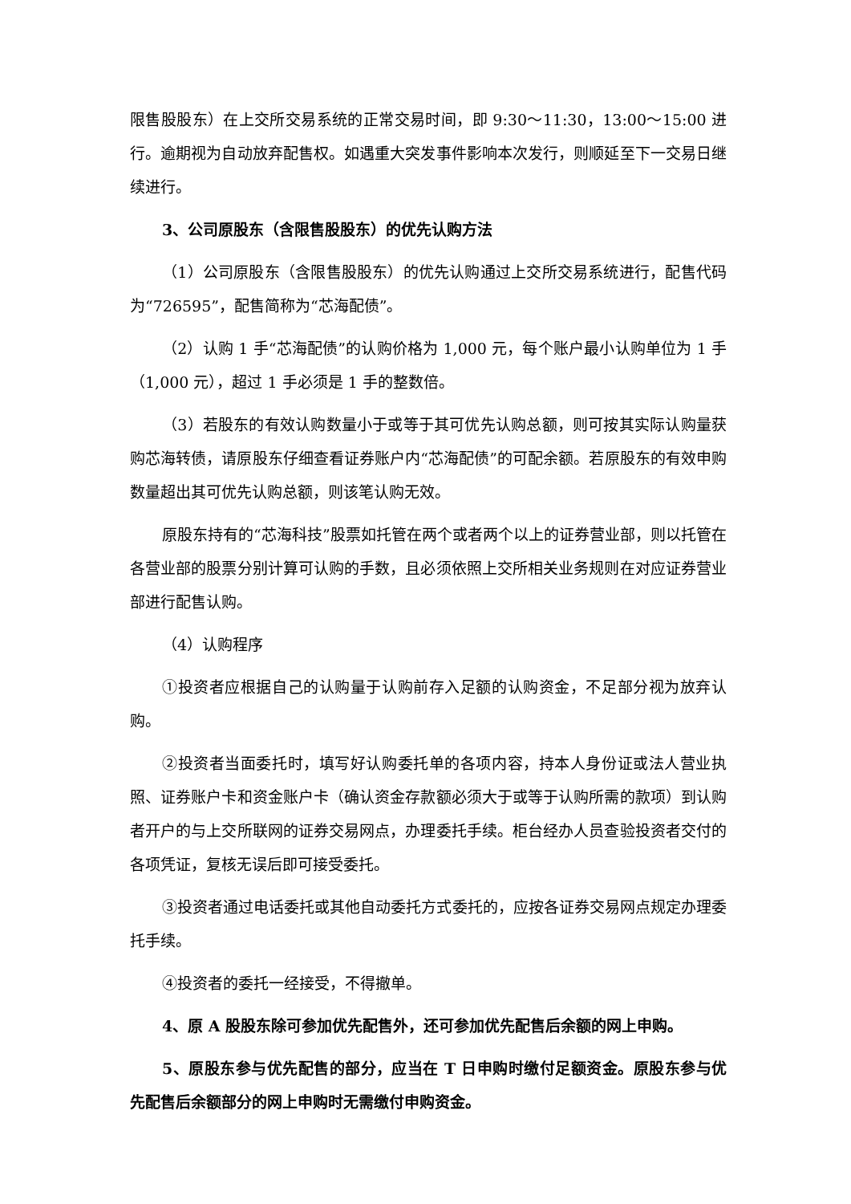限售股股东）在上交所交易系统的正常交易时间，即 9:30～11:30，13:00～15:00 进行。逾期视为自动放弃配售权。如遇重大突发事件影响本次发行，则顺延至下一交易日继续进行。
3、公司原股东（含限售股股东）的优先认购方法
（1）公司原股东（含限售股股东）的优先认购通过上交所交易系统进行，配售代码为“726595”，配售简称为“芯海配债”。
（2）认购 1 手“芯海配债”的认购价格为 1,000 元，每个账户最小认购单位为 1 手（1,000 元），超过 1 手必须是 1 手的整数倍。
（3）若股东的有效认购数量小于或等于其可优先认购总额，则可按其实际认购量获购芯海转债，请原股东仔细查看证券账户内“芯海配债”的可配余额。若原股东的有效申购数量超出其可优先认购总额，则该笔认购无效。
原股东持有的“芯海科技”股票如托管在两个或者两个以上的证券营业部，则以托管在各营业部的股票分别计算可认购的手数，且必须依照上交所相关业务规则在对应证券营业部进行配售认购。
（4）认购程序
①投资者应根据自己的认购量于认购前存入足额的认购资金，不足部分视为放弃认购。
②投资者当面委托时，填写好认购委托单的各项内容，持本人身份证或法人营业执照、证券账户卡和资金账户卡（确认资金存款额必须大于或等于认购所需的款项）到认购者开户的与上交所联网的证券交易网点，办理委托手续。柜台经办人员查验投资者交付的各项凭证，复核无误后即可接受委托。
③投资者通过电话委托或其他自动委托方式委托的，应按各证券交易网点规定办理委托手续。
④投资者的委托一经接受，不得撤单。
4、原 A 股股东除可参加优先配售外，还可参加优先配售后余额的网上申购。
5、原股东参与优先配售的部分，应当在 T 日申购时缴付足额资金。原股东参与优先配售后余额部分的网上申购时无需缴付申购资金。